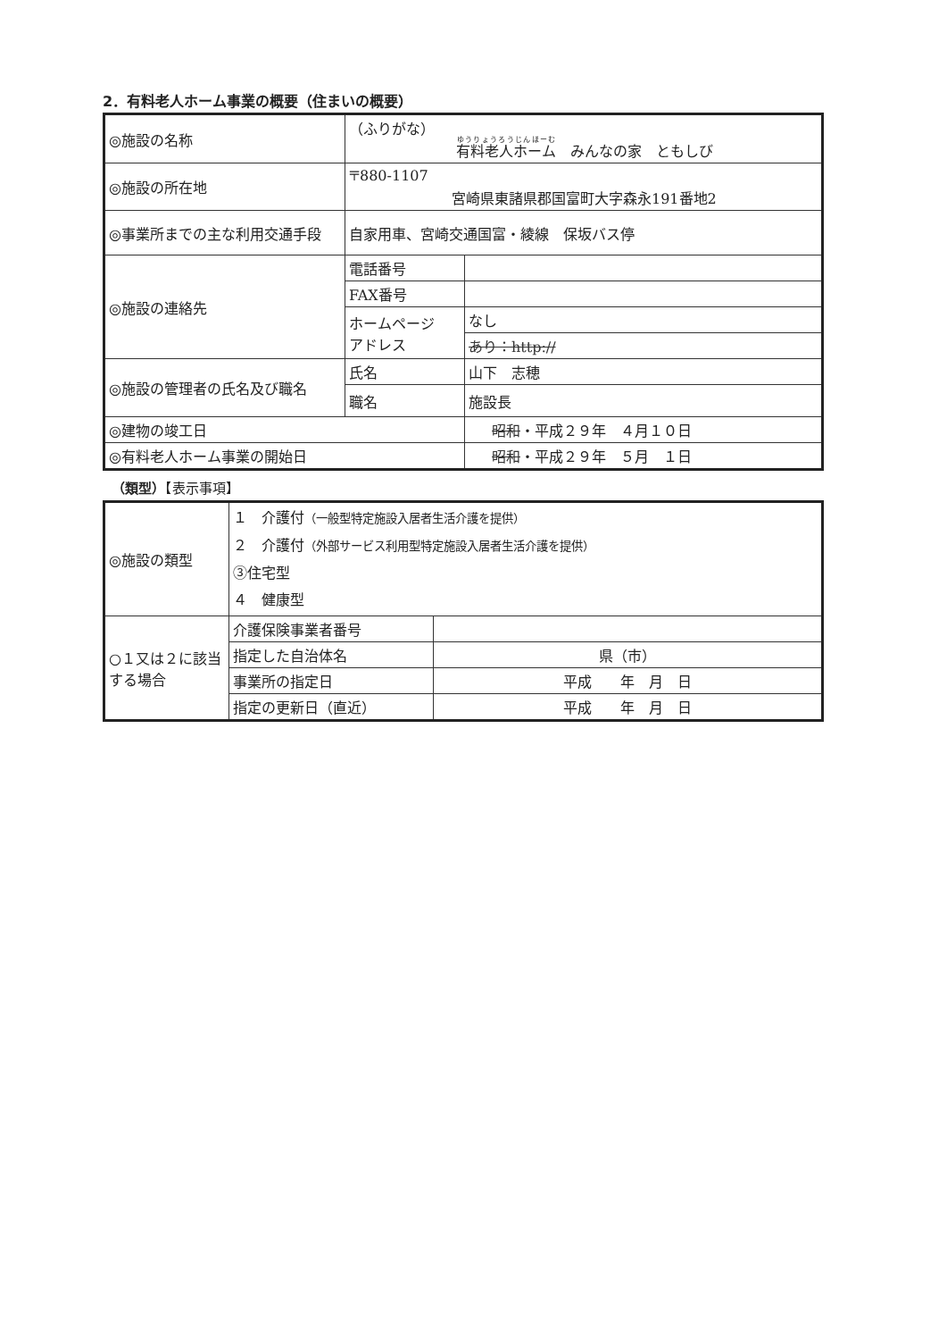2．有料老人ホーム事業の概要（住まいの概要）
| ◎施設の名称 | （ふりがな） 有料老人ホーム みんなの家 ともしび | |
| ◎施設の所在地 | 〒880-1107 宮崎県東諸県郡国富町大字森永191番地2 | |
| ◎事業所までの主な利用交通手段 | 自家用車、宮崎交通国富・綾線 保坂バス停 | |
| ◎施設の連絡先 | 電話番号 | |
| | FAX番号 | |
| | ホームページ アドレス | なし |
| | | あり：http:// |
| ◎施設の管理者の氏名及び職名 | 氏名 | 山下 志穂 |
| | 職名 | 施設長 |
| ◎建物の竣工日 | | 昭和 ・平成２９年 ４月１０日 |
| ◎有料老人ホーム事業の開始日 | | 昭和 ・平成２９年 ５月 １日 |
（類型）【表示事項】
| ◎施設の類型 | １ 介護付 （一般型特定施設入居者生活介護を提供） ２ 介護付 （外部サービス利用型特定施設入居者生活介護を提供） ③住宅型 ４ 健康型 | |
| ○１又は２に該当する場合 | 介護保険事業者番号 | |
| | 指定した自治体名 | 県（市） |
| | 事業所の指定日 | 平成 年 月 日 |
| | 指定の更新日（直近） | 平成 年 月 日 |